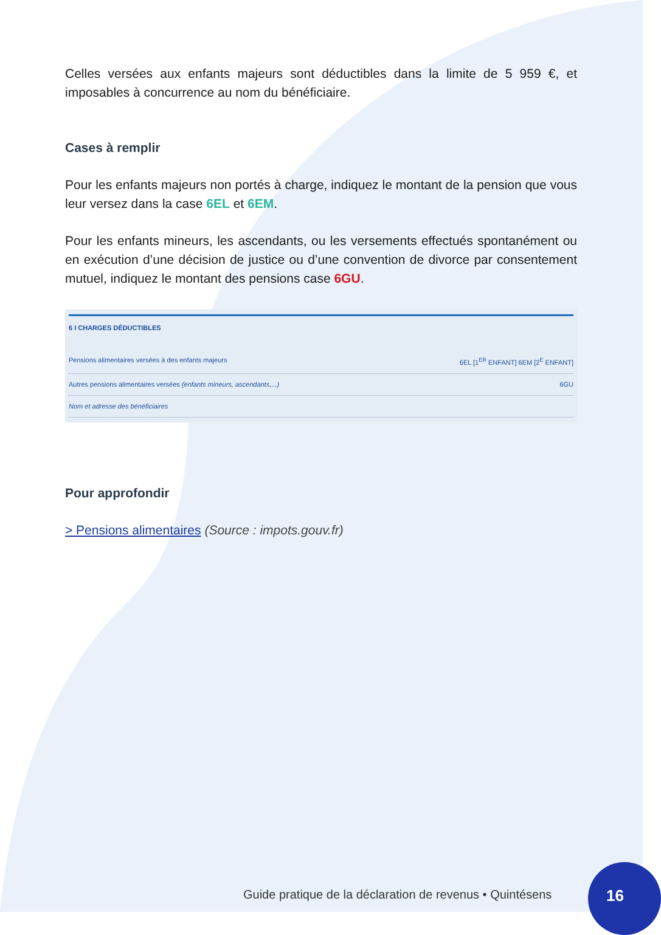Celles versées aux enfants majeurs sont déductibles dans la limite de 5 959 €, et imposables à concurrence au nom du bénéficiaire.
Cases à remplir
Pour les enfants majeurs non portés à charge, indiquez le montant de la pension que vous leur versez dans la case 6EL et 6EM.
Pour les enfants mineurs, les ascendants, ou les versements effectués spontanément ou en exécution d’une décision de justice ou d’une convention de divorce par consentement mutuel, indiquez le montant des pensions case 6GU.
6 I CHARGES DÉDUCTIBLES
Pensions alimentaires versées à des enfants majeurs 6EL [1<sup>ER</sup> ENFANT] 6EM [2<sup>E</sup> ENFANT]
Autres pensions alimentaires versées (enfants mineurs, ascendants,...) 6GU
Nom et adresse des bénéficiaires
Pour approfondir
> Pensions alimentaires (Source : impots.gouv.fr)
Guide pratique de la déclaration de revenus • Quintésens
16